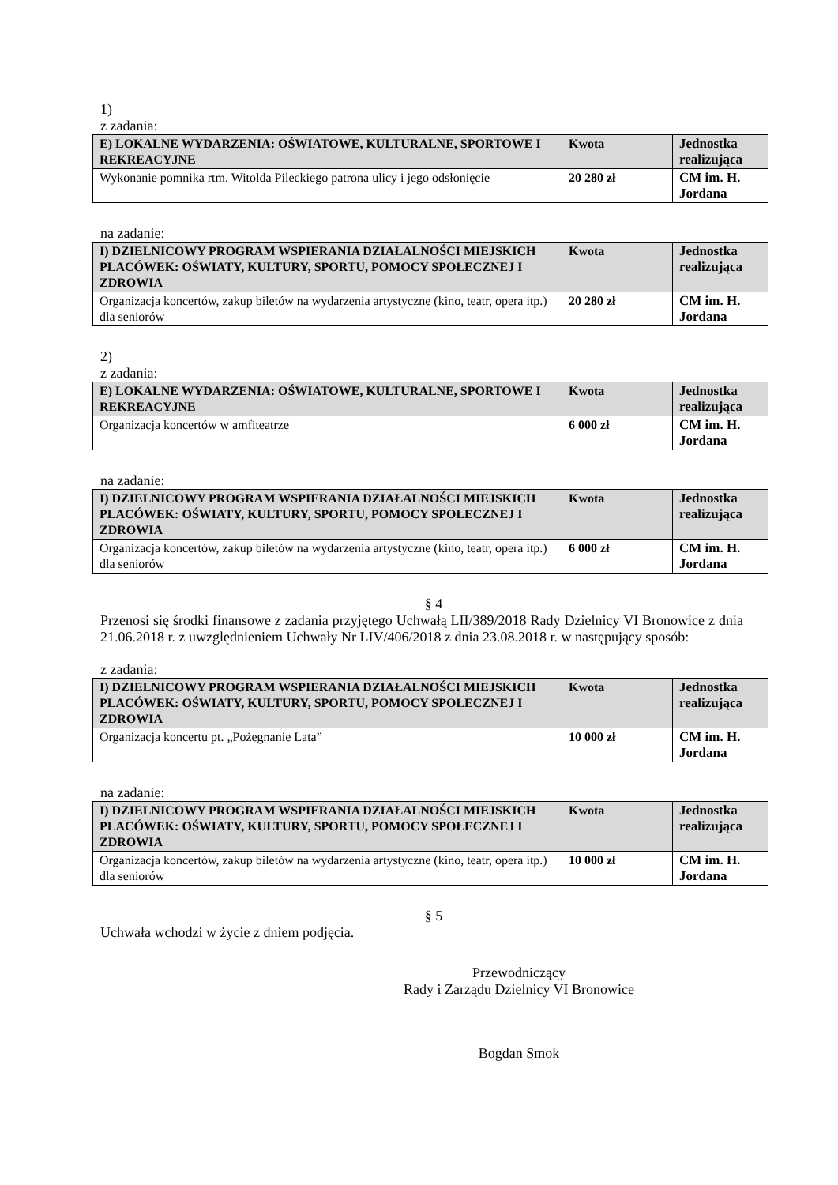1)
z zadania:
| E) LOKALNE WYDARZENIA: OŚWIATOWE, KULTURALNE, SPORTOWE I REKREACYJNE | Kwota | Jednostka realizująca |
| Wykonanie pomnika rtm. Witolda Pileckiego patrona ulicy i jego odsłonięcie | 20 280 zł | CM im. H. Jordana |
na zadanie:
| I) DZIELNICOWY PROGRAM WSPIERANIA DZIAŁALNOŚCI MIEJSKICH PLACÓWEK: OŚWIATY, KULTURY, SPORTU, POMOCY SPOŁECZNEJ I ZDROWIA | Kwota | Jednostka realizująca |
| Organizacja koncertów, zakup biletów na wydarzenia artystyczne (kino, teatr, opera itp.) dla seniorów | 20 280 zł | CM im. H. Jordana |
2)
z zadania:
| E) LOKALNE WYDARZENIA: OŚWIATOWE, KULTURALNE, SPORTOWE I REKREACYJNE | Kwota | Jednostka realizująca |
| Organizacja koncertów w amfiteatrze | 6 000 zł | CM im. H. Jordana |
na zadanie:
| I) DZIELNICOWY PROGRAM WSPIERANIA DZIAŁALNOŚCI MIEJSKICH PLACÓWEK: OŚWIATY, KULTURY, SPORTU, POMOCY SPOŁECZNEJ I ZDROWIA | Kwota | Jednostka realizująca |
| Organizacja koncertów, zakup biletów na wydarzenia artystyczne (kino, teatr, opera itp.) dla seniorów | 6 000 zł | CM im. H. Jordana |
§ 4
Przenosi się środki finansowe z zadania przyjętego Uchwałą LII/389/2018 Rady Dzielnicy VI Bronowice z dnia 21.06.2018 r. z uwzględnieniem Uchwały Nr LIV/406/2018 z dnia 23.08.2018 r. w następujący sposób:
z zadania:
| I) DZIELNICOWY PROGRAM WSPIERANIA DZIAŁALNOŚCI MIEJSKICH PLACÓWEK: OŚWIATY, KULTURY, SPORTU, POMOCY SPOŁECZNEJ I ZDROWIA | Kwota | Jednostka realizująca |
| Organizacja koncertu pt. „Pożegnanie Lata” | 10 000 zł | CM im. H. Jordana |
na zadanie:
| I) DZIELNICOWY PROGRAM WSPIERANIA DZIAŁALNOŚCI MIEJSKICH PLACÓWEK: OŚWIATY, KULTURY, SPORTU, POMOCY SPOŁECZNEJ I ZDROWIA | Kwota | Jednostka realizująca |
| Organizacja koncertów, zakup biletów na wydarzenia artystyczne (kino, teatr, opera itp.) dla seniorów | 10 000 zł | CM im. H. Jordana |
§ 5
Uchwała wchodzi w życie z dniem podjęcia.
Przewodniczący
Rady i Zarządu Dzielnicy VI Bronowice
Bogdan Smok